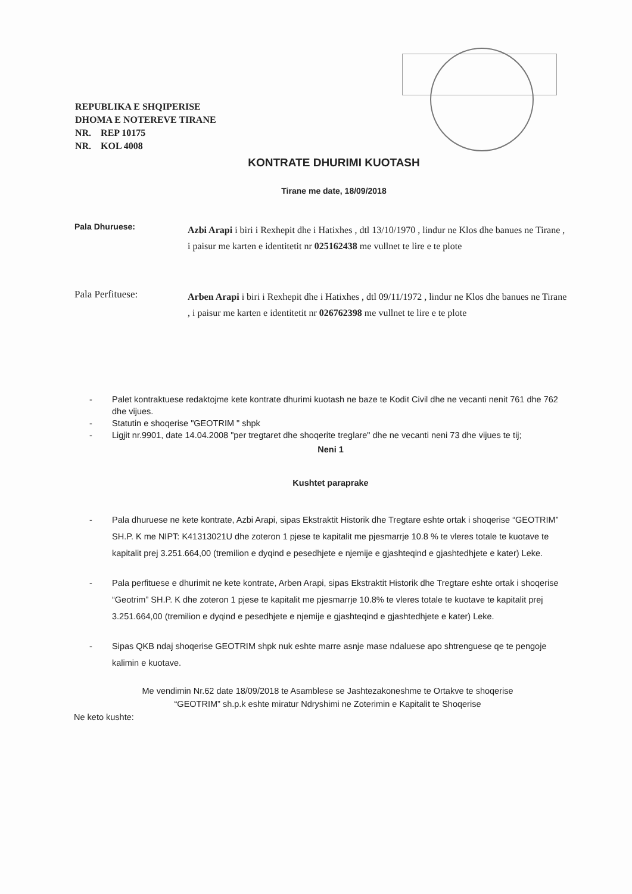REPUBLIKA E SHQIPERISE
DHOMA E NOTEREVE TIRANE
NR. REP 10175
NR. KOL 4008
KONTRATE DHURIMI KUOTASH
Tirane me date, 18/09/2018
Pala Dhuruese:
Azbi Arapi i biri i Rexhepit dhe i Hatixhes , dtl 13/10/1970 , lindur ne Klos dhe banues ne Tirane , i paisur me karten e identitetit nr 025162438 me vullnet te lire e te plote
Pala Perfituese:
Arben Arapi i biri i Rexhepit dhe i Hatixhes , dtl 09/11/1972 , lindur ne Klos dhe banues ne Tirane , i paisur me karten e identitetit nr 026762398 me vullnet te lire e te plote
- Palet kontraktuese redaktojme kete kontrate dhurimi kuotash ne baze te Kodit Civil dhe ne vecanti nenit 761 dhe 762 dhe vijues.
- Statutin e shoqerise "GEOTRIM " shpk
- Ligjit nr.9901, date 14.04.2008 "per tregtaret dhe shoqerite treglare" dhe ne vecanti neni 73 dhe vijues te tij;
Neni 1
Kushtet paraprake
- Pala dhuruese ne kete kontrate, Azbi Arapi, sipas Ekstraktit Historik dhe Tregtare eshte ortak i shoqerise “GEOTRIM” SH.P. K me NIPT: K41313021U dhe zoteron 1 pjese te kapitalit me pjesmarrje 10.8 % te vleres totale te kuotave te kapitalit prej 3.251.664,00 (tremilion e dyqind e pesedhjete e njemije e gjashteqind e gjashtedhjete e kater) Leke.
- Pala perfituese e dhurimit ne kete kontrate, Arben Arapi, sipas Ekstraktit Historik dhe Tregtare eshte ortak i shoqerise “Geotrim” SH.P. K dhe zoteron 1 pjese te kapitalit me pjesmarrje 10.8% te vleres totale te kuotave te kapitalit prej 3.251.664,00 (tremilion e dyqind e pesedhjete e njemije e gjashteqind e gjashtedhjete e kater) Leke.
- Sipas QKB ndaj shoqerise GEOTRIM shpk nuk eshte marre asnje mase ndaluese apo shtrenguese qe te pengoje kalimin e kuotave.
Me vendimin Nr.62 date 18/09/2018 te Asamblese se Jashtezakoneshme te Ortakve te shoqerise
“GEOTRIM” sh.p.k eshte miratur Ndryshimi ne Zoterimin e Kapitalit te Shoqerise
Ne keto kushte: